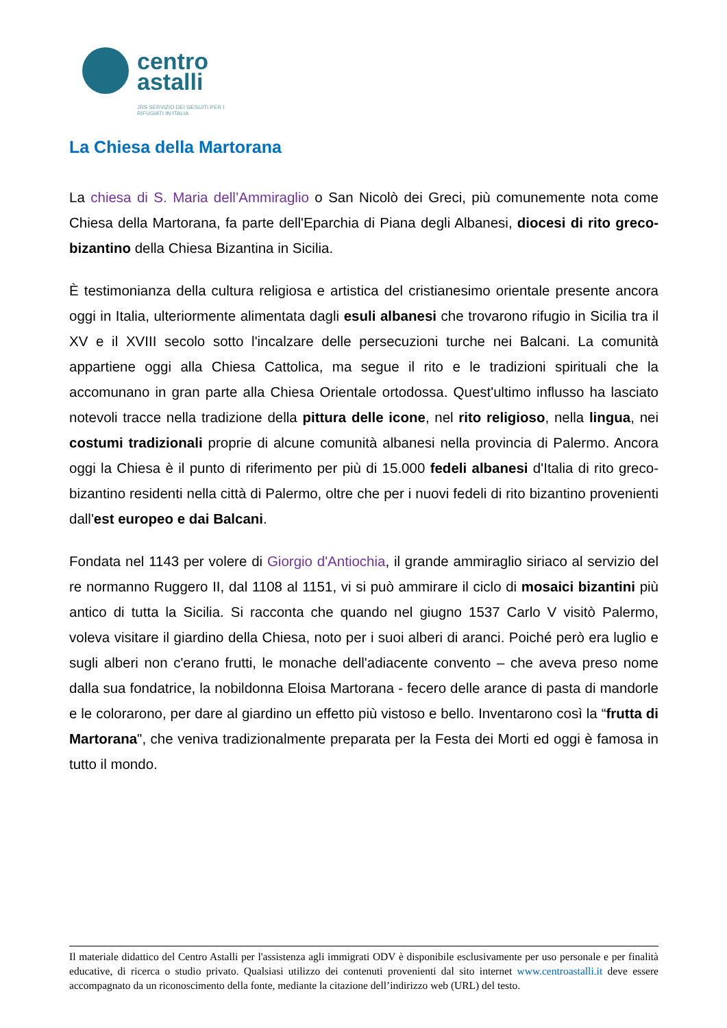centro
astalli
JRS SERVIZIO DEI GESUITI PER I RIFUGIATI IN ITALIA
La Chiesa della Martorana
La chiesa di S. Maria dell’Ammiraglio o San Nicolò dei Greci, più comunemente nota come Chiesa della Martorana, fa parte dell'Eparchia di Piana degli Albanesi, diocesi di rito greco-bizantino della Chiesa Bizantina in Sicilia.
È testimonianza della cultura religiosa e artistica del cristianesimo orientale presente ancora oggi in Italia, ulteriormente alimentata dagli esuli albanesi che trovarono rifugio in Sicilia tra il XV e il XVIII secolo sotto l'incalzare delle persecuzioni turche nei Balcani. La comunità appartiene oggi alla Chiesa Cattolica, ma segue il rito e le tradizioni spirituali che la accomunano in gran parte alla Chiesa Orientale ortodossa. Quest'ultimo influsso ha lasciato notevoli tracce nella tradizione della pittura delle icone, nel rito religioso, nella lingua, nei costumi tradizionali proprie di alcune comunità albanesi nella provincia di Palermo. Ancora oggi la Chiesa è il punto di riferimento per più di 15.000 fedeli albanesi d'Italia di rito greco-bizantino residenti nella città di Palermo, oltre che per i nuovi fedeli di rito bizantino provenienti dall'est europeo e dai Balcani.
Fondata nel 1143 per volere di Giorgio d'Antiochia, il grande ammiraglio siriaco al servizio del re normanno Ruggero II, dal 1108 al 1151, vi si può ammirare il ciclo di mosaici bizantini più antico di tutta la Sicilia. Si racconta che quando nel giugno 1537 Carlo V visitò Palermo, voleva visitare il giardino della Chiesa, noto per i suoi alberi di aranci. Poiché però era luglio e sugli alberi non c'erano frutti, le monache dell'adiacente convento – che aveva preso nome dalla sua fondatrice, la nobildonna Eloisa Martorana - fecero delle arance di pasta di mandorle e le colorarono, per dare al giardino un effetto più vistoso e bello. Inventarono così la “frutta di Martorana", che veniva tradizionalmente preparata per la Festa dei Morti ed oggi è famosa in tutto il mondo.
Il materiale didattico del Centro Astalli per l'assistenza agli immigrati ODV è disponibile esclusivamente per uso personale e per finalità educative, di ricerca o studio privato. Qualsiasi utilizzo dei contenuti provenienti dal sito internet www.centroastalli.it deve essere accompagnato da un riconoscimento della fonte, mediante la citazione dell’indirizzo web (URL) del testo.